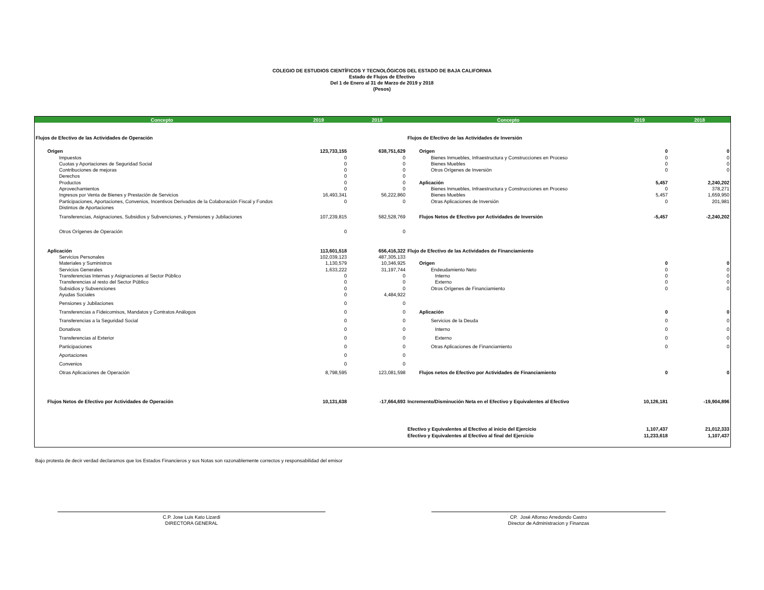COLEGIO DE ESTUDIOS CIENTÍFICOS Y TECNOLÓGICOS DEL ESTADO DE BAJA CALIFORNIA
Estado de Flujos de Efectivo
Del 1 de Enero al 31 de Marzo de 2019 y 2018
(Pesos)
| Concepto | 2019 | 2018 | Concepto | 2019 | 2018 |
| --- | --- | --- | --- | --- | --- |
| Flujos de Efectivo de las Actividades de Operación | | | Flujos de Efectivo de las Actividades de Inversión | | |
| Origen | 123,733,155 | 638,751,629 | Origen | 0 | 0 |
| Impuestos | 0 | 0 | Bienes Inmuebles, Infraestructura y Construcciones en Proceso | 0 | 0 |
| Cuotas y Aportaciones de Seguridad Social | 0 | 0 | Bienes Muebles | 0 | 0 |
| Contribuciones de mejoras | 0 | 0 | Otros Orígenes de Inversión | 0 | 0 |
| Derechos | 0 | 0 | | | |
| Productos | 0 | 0 | Aplicación | 5,457 | 2,240,202 |
| Aprovechamientos | 0 | 0 | Bienes Inmuebles, Infraestructura y Construcciones en Proceso | 0 | 378,271 |
| Ingresos por Venta de Bienes y Prestación de Servicios | 16,493,341 | 56,222,860 | Bienes Muebles | 5,457 | 1,659,950 |
| Participaciones, Aportaciones, Convenios, Incentivos Derivados de la Colaboración Fiscal y Fondos Distintos de Aportaciones | 0 | 0 | Otras Aplicaciones de Inversión | 0 | 201,981 |
| Transferencias, Asignaciones, Subsidios y Subvenciones, y Pensiones y Jubilaciones | 107,239,815 | 582,528,769 | Flujos Netos de Efectivo por Actividades de Inversión | -5,457 | -2,240,202 |
| Otros Orígenes de Operación | 0 | 0 | | | |
| Aplicación | 113,601,518 | 656,416,322 | Flujo de Efectivo de las Actividades de Financiamiento | | |
| Servicios Personales | 102,039,123 | 487,305,133 | | | |
| Materiales y Suministros | 1,130,579 | 10,346,925 | Origen | 0 | 0 |
| Servicios Generales | 1,633,222 | 31,197,744 | Endeudamiento Neto | 0 | 0 |
| Transferencias Internas y Asignaciones al Sector Público | 0 | 0 | Interno | 0 | 0 |
| Transferencias al resto del Sector Público | 0 | 0 | Externo | 0 | 0 |
| Subsidios y Subvenciones | 0 | 0 | Otros Orígenes de Financiamiento | 0 | 0 |
| Ayudas Sociales | 0 | 4,484,922 | | | |
| Pensiones y Jubilaciones | 0 | 0 | | | |
| Transferencias a Fideicomisos, Mandatos y Contratos Análogos | 0 | 0 | Aplicación | 0 | 0 |
| Transferencias a la Seguridad Social | 0 | 0 | Servicios de la Deuda | 0 | 0 |
| Donativos | 0 | 0 | Interno | 0 | 0 |
| Transferencias al Exterior | 0 | 0 | Externo | 0 | 0 |
| Participaciones | 0 | 0 | Otras Aplicaciones de Financiamiento | 0 | 0 |
| Aportaciones | 0 | 0 | | | |
| Convenios | 0 | 0 | | | |
| Otras Aplicaciones de Operación | 8,798,595 | 123,081,598 | Flujos netos de Efectivo por Actividades de Financiamiento | 0 | 0 |
| Flujos Netos de Efectivo por Actividades de Operación | 10,131,638 | -17,664,693 | Incremento/Disminución Neta en el Efectivo y Equivalentes al Efectivo | 10,126,181 | -19,904,896 |
| | | | Efectivo y Equivalentes al Efectivo al inicio del Ejercicio | 1,107,437 | 21,012,333 |
| | | | Efectivo y Equivalentes al Efectivo al final del Ejercicio | 11,233,618 | 1,107,437 |
Bajo protesta de decir verdad declaramos que los Estados Financieros y sus Notas son razonablemente correctos y responsabilidad del emisor
C.P. Jose Luis Kato Lizardi
DIRECTORA GENERAL
CP. José Alfonso Arredondo Castro
Director de Administracion y Finanzas